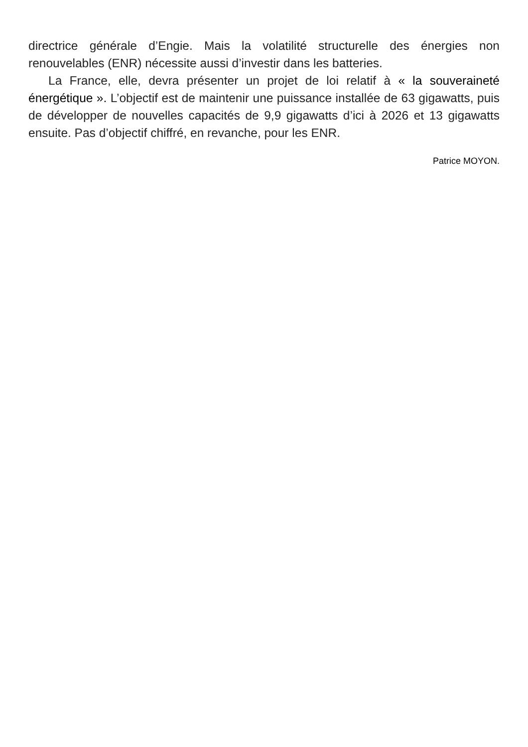directrice générale d’Engie. Mais la volatilité structurelle des énergies non renouvelables (ENR) nécessite aussi d’investir dans les batteries.
La France, elle, devra présenter un projet de loi relatif à « la souveraineté énergétique ». L’objectif est de maintenir une puissance installée de 63 gigawatts, puis de développer de nouvelles capacités de 9,9 gigawatts d’ici à 2026 et 13 gigawatts ensuite. Pas d’objectif chiffré, en revanche, pour les ENR.
Patrice MOYON.